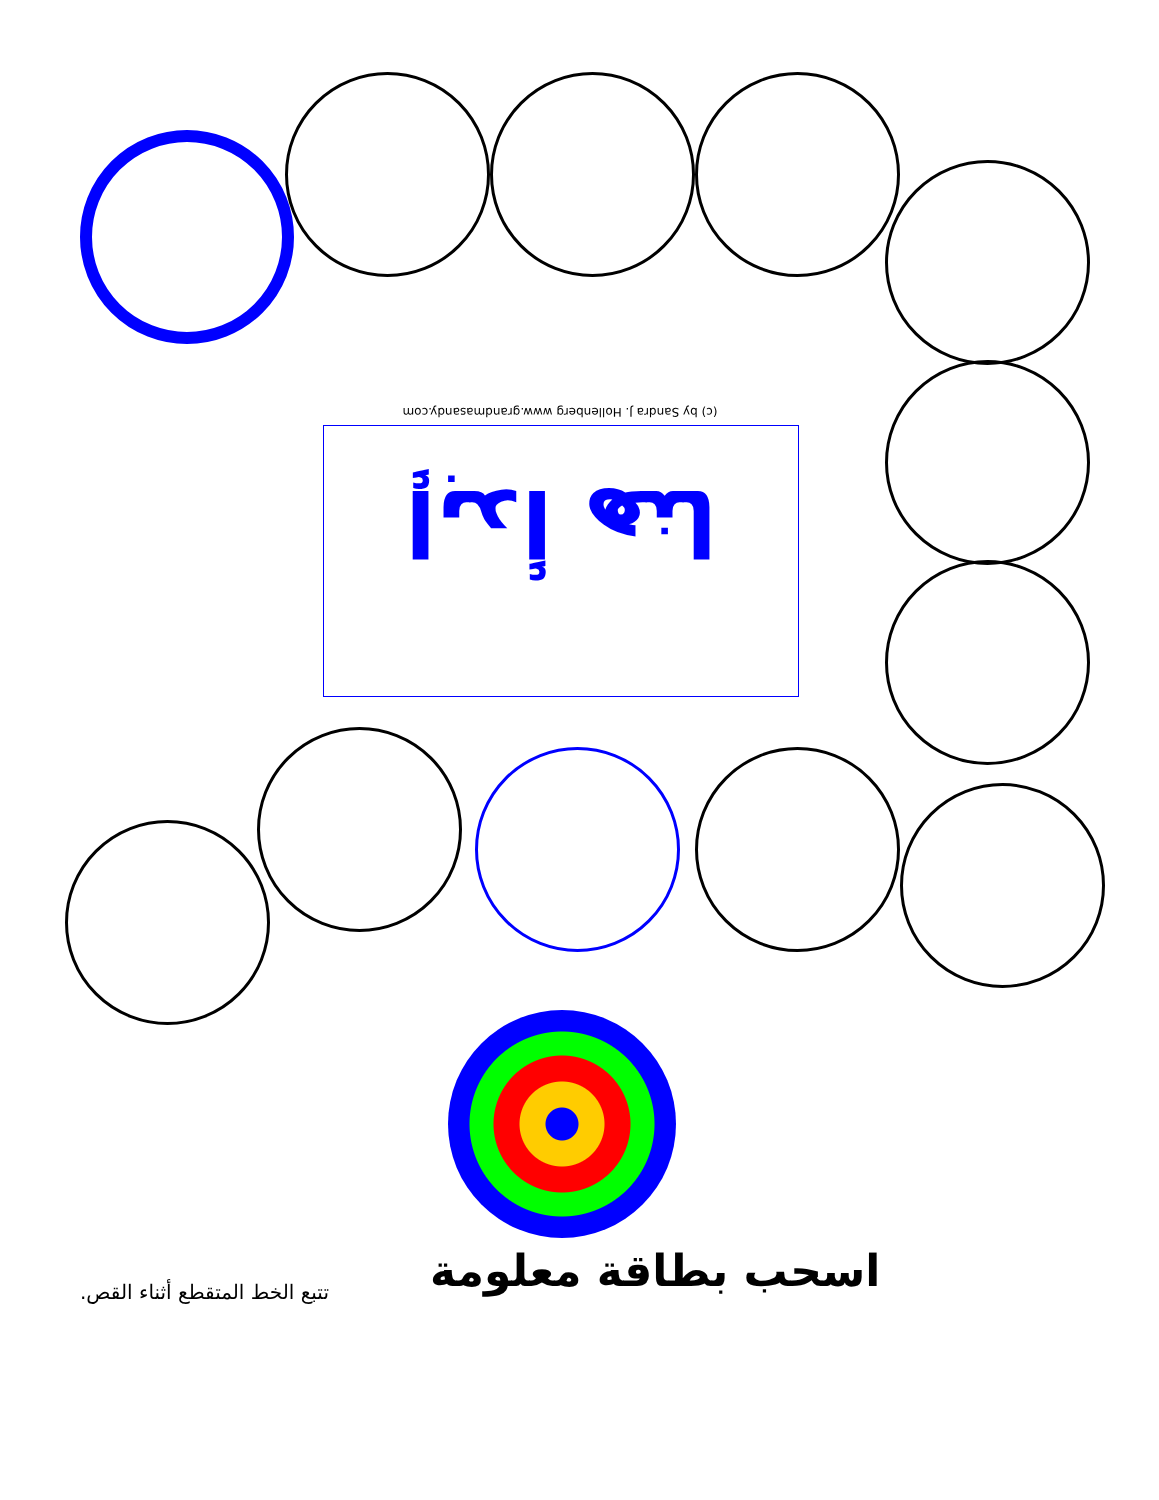(c) by Sandra J. Hollenberg www.grandmasandy.com
إبدأ هنا
اسحب بطاقة معلومة
تتبع الخط المتقطع أثناء القص.